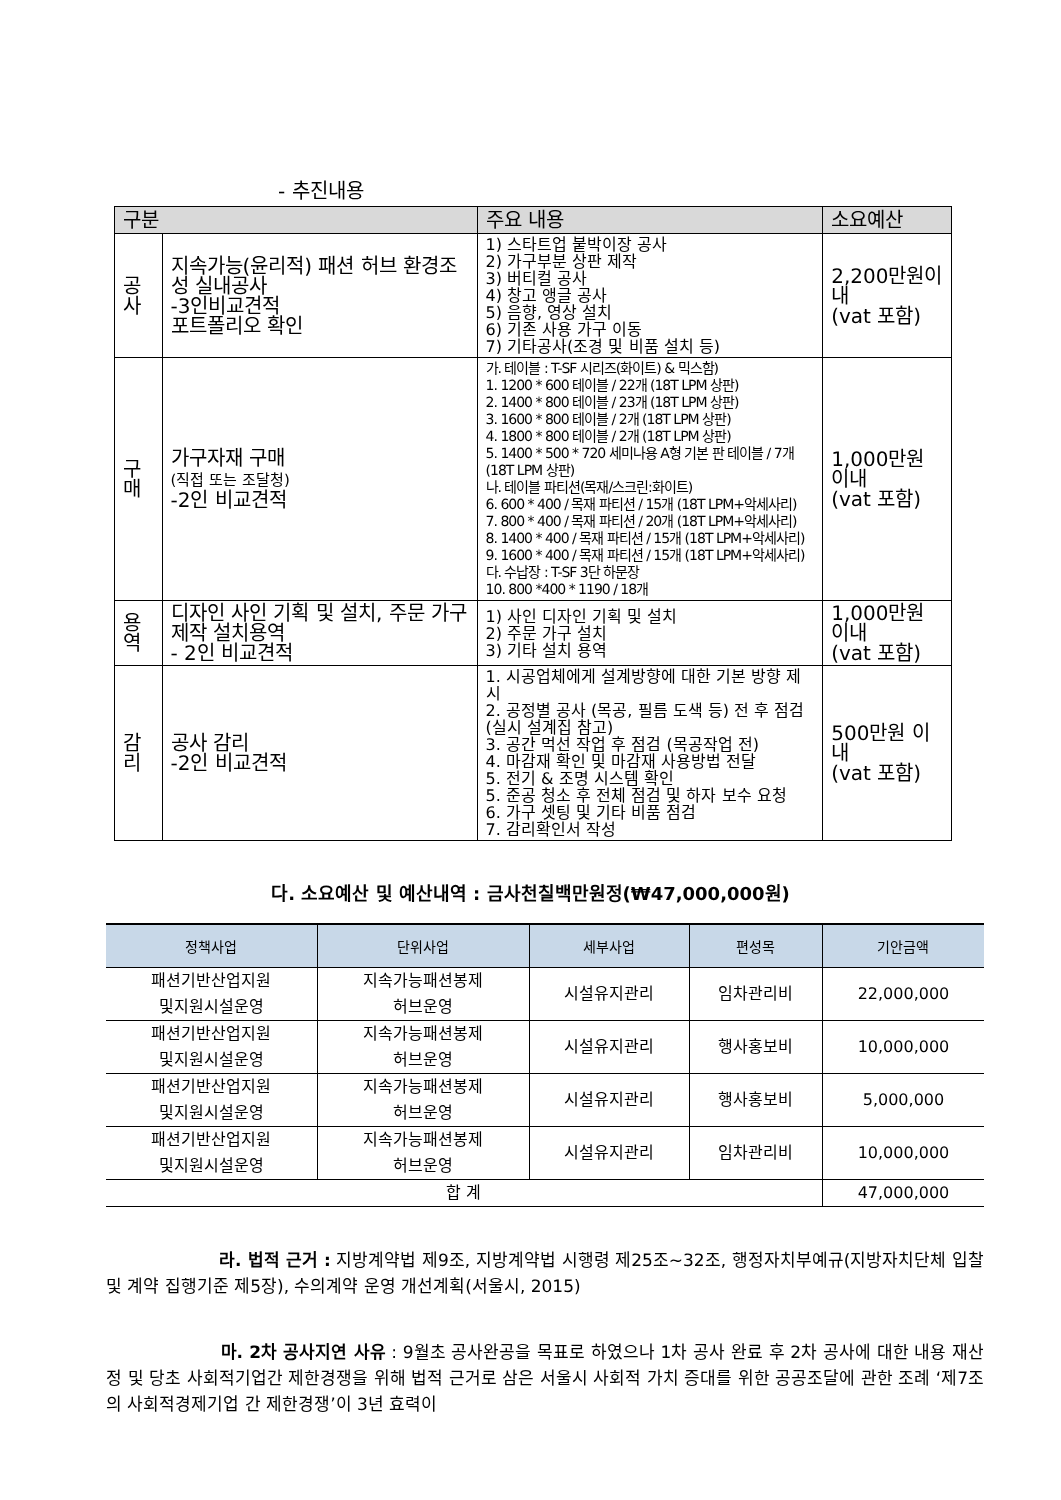- 추진내용
| 구분 | | 주요 내용 | 소요예산 |
| --- | --- | --- | --- |
| 공사 | 지속가능(윤리적) 패션 허브 환경조성 실내공사 -3인비교견적 포트폴리오 확인 | 1) 스타트업 붙박이장 공사 2) 가구부분 상판 제작 3) 버티컬 공사 4) 창고 앵글 공사 5) 음향, 영상 설치 6) 기존 사용 가구 이동 7) 기타공사(조경 및 비품 설치 등) | 2,200만원이내 (vat 포함) |
| 구매 | 가구자재 구매 (직접 또는 조달청) -2인 비교견적 | 가. 테이블 : T-SF 시리즈(화이트) & 믹스함) 1. 1200 * 600 테이블 / 22개 (18T LPM 상판) 2. 1400 * 800 테이블 / 23개 (18T LPM 상판) 3. 1600 * 800 테이블 / 2개 (18T LPM 상판) 4. 1800 * 800 테이블 / 2개 (18T LPM 상판) 5. 1400 * 500 * 720 세미나용 A형 기본 판 테이블 / 7개 (18T LPM 상판) 나. 테이블 파티션(목재/스크린:화이트) 6. 600 * 400 / 목재 파티션 / 15개 (18T LPM+악세사리) 7. 800 * 400 / 목재 파티션 / 20개 (18T LPM+악세사리) 8. 1400 * 400 / 목재 파티션 / 15개 (18T LPM+악세사리) 9. 1600 * 400 / 목재 파티션 / 15개 (18T LPM+악세사리) 다. 수납장 : T-SF 3단 하문장 10. 800 *400 * 1190 / 18개 | 1,000만원 이내 (vat 포함) |
| 용역 | 디자인 사인 기획 및 설치, 주문 가구 제작 설치용역 - 2인 비교견적 | 1) 사인 디자인 기획 및 설치 2) 주문 가구 설치 3) 기타 설치 용역 | 1,000만원 이내 (vat 포함) |
| 감리 | 공사 감리 -2인 비교견적 | 1. 시공업체에게 설계방향에 대한 기본 방향 제시 2. 공정별 공사 (목공, 필름 도색 등) 전 후 점검 (실시 설계집 참고) 3. 공간 먹선 작업 후 점검 (목공작업 전) 4. 마감재 확인 및 마감재 사용방법 전달 5. 전기 & 조명 시스템 확인 5. 준공 청소 후 전체 점검 및 하자 보수 요청 6. 가구 셋팅 및 기타 비품 점검 7. 감리확인서 작성 | 500만원 이내 (vat 포함) |
다. 소요예산 및 예산내역 : 금사천칠백만원정(₩47,000,000원)
| 정책사업 | 단위사업 | 세부사업 | 편성목 | 기안금액 |
| --- | --- | --- | --- | --- |
| 패션기반산업지원 및지원시설운영 | 지속가능패션봉제 허브운영 | 시설유지관리 | 임차관리비 | 22,000,000 |
| 패션기반산업지원 및지원시설운영 | 지속가능패션봉제 허브운영 | 시설유지관리 | 행사홍보비 | 10,000,000 |
| 패션기반산업지원 및지원시설운영 | 지속가능패션봉제 허브운영 | 시설유지관리 | 행사홍보비 | 5,000,000 |
| 패션기반산업지원 및지원시설운영 | 지속가능패션봉제 허브운영 | 시설유지관리 | 임차관리비 | 10,000,000 |
| 합 계 | | | | 47,000,000 |
라. 법적 근거 : 지방계약법 제9조, 지방계약법 시행령 제25조~32조, 행정자치부예규(지방자치단체 입찰 및 계약 집행기준 제5장), 수의계약 운영 개선계획(서울시, 2015)
마. 2차 공사지연 사유 : 9월초 공사완공을 목표로 하였으나 1차 공사 완료 후 2차 공사에 대한 내용 재산정 및 당초 사회적기업간 제한경쟁을 위해 법적 근거로 삼은 서울시 사회적 가치 증대를 위한 공공조달에 관한 조례 ‘제7조의 사회적경제기업 간 제한경쟁’이 3년 효력이